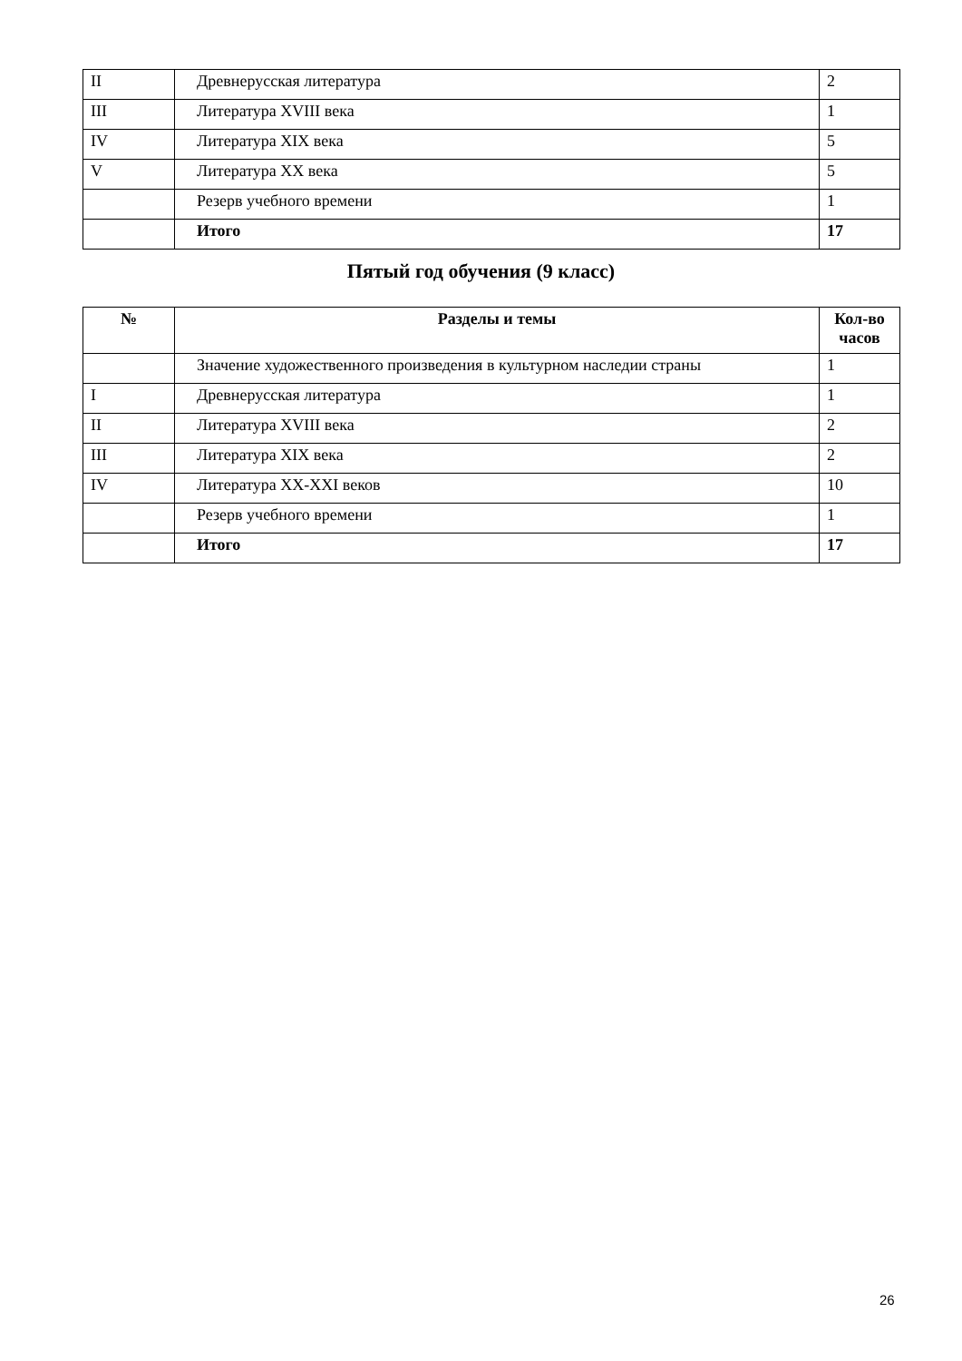| II | Древнерусская литература | 2 |
| III | Литература XVIII века | 1 |
| IV | Литература XIX века | 5 |
| V | Литература XX века | 5 |
| | Резерв учебного времени | 1 |
| | Итого | 17 |
Пятый год обучения (9 класс)
| № | Разделы и темы | Кол-во часов |
| --- | --- | --- |
| | Значение художественного произведения в культурном наследии страны | 1 |
| I | Древнерусская литература | 1 |
| II | Литература XVIII века | 2 |
| III | Литература XIX века | 2 |
| IV | Литература XX-XXI веков | 10 |
| | Резерв учебного времени | 1 |
| | Итого | 17 |
26